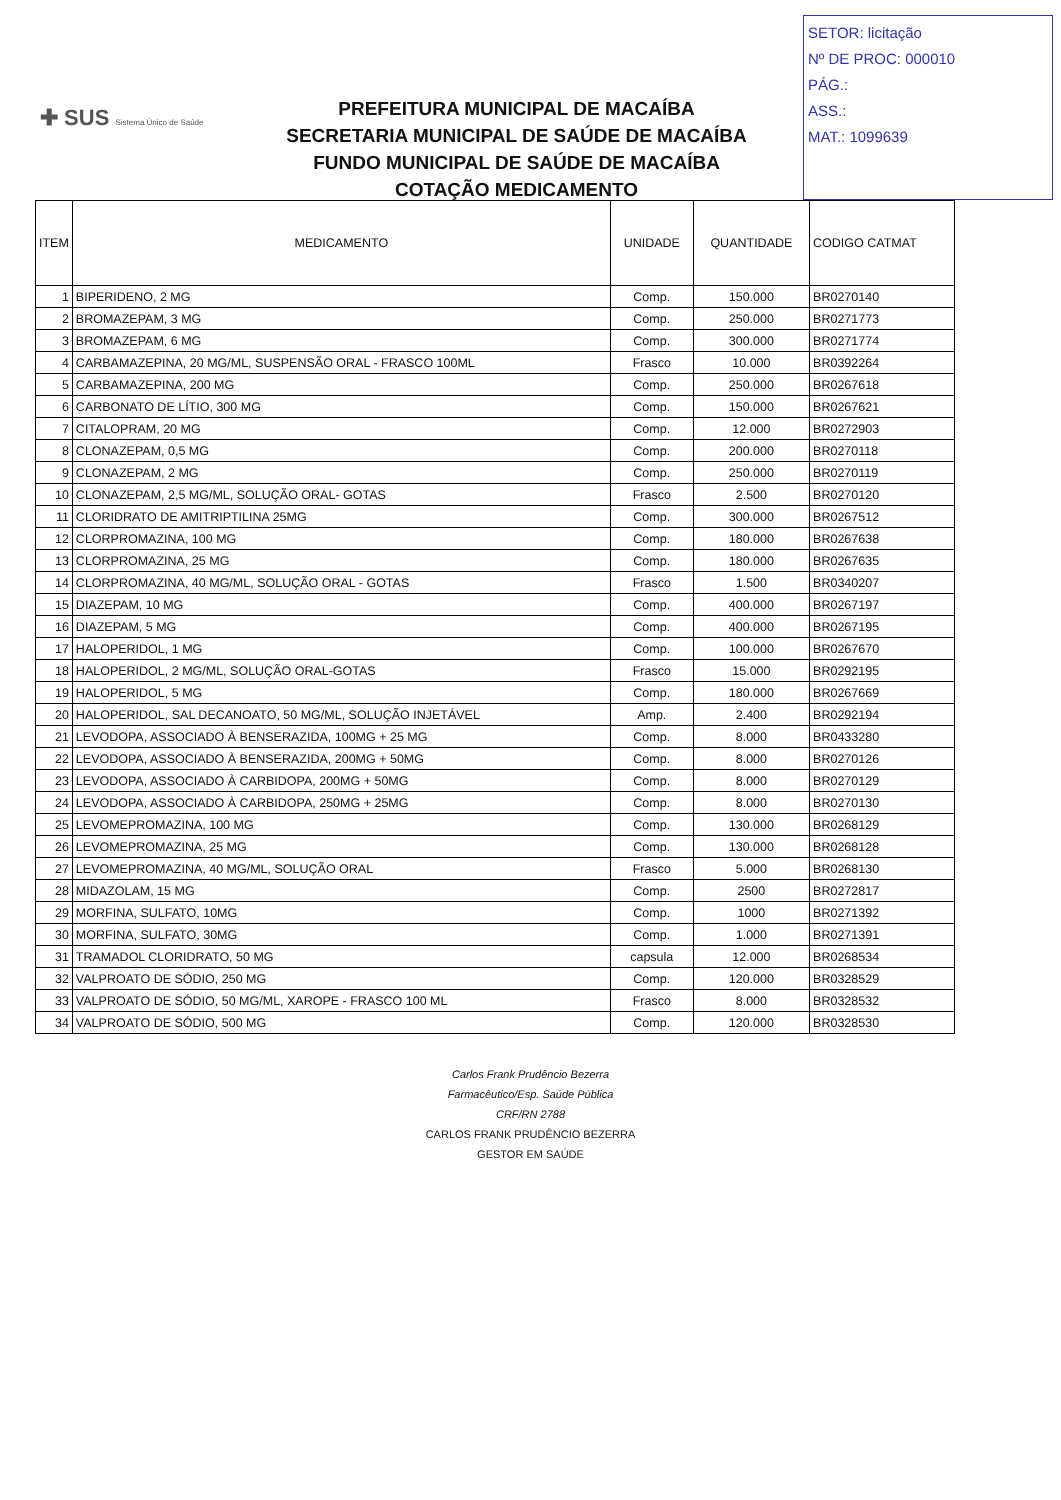✚ SUS Sistema Único de Saúde
PREFEITURA MUNICIPAL DE MACAÍBA
SECRETARIA MUNICIPAL DE SAÚDE DE MACAÍBA
FUNDO MUNICIPAL DE SAÚDE DE MACAÍBA
COTAÇÃO MEDICAMENTO
SETOR: licitação
Nº DE PROC: 000010
PÁG.:
ASS.:
MAT.: 1099639
| ITEM | MEDICAMENTO | UNIDADE | QUANTIDADE | CODIGO CATMAT |
| --- | --- | --- | --- | --- |
| 1 | BIPERIDENO, 2 MG | Comp. | 150.000 | BR0270140 |
| 2 | BROMAZEPAM, 3 MG | Comp. | 250.000 | BR0271773 |
| 3 | BROMAZEPAM, 6 MG | Comp. | 300.000 | BR0271774 |
| 4 | CARBAMAZEPINA, 20 MG/ML, SUSPENSÃO ORAL - FRASCO 100ML | Frasco | 10.000 | BR0392264 |
| 5 | CARBAMAZEPINA, 200 MG | Comp. | 250.000 | BR0267618 |
| 6 | CARBONATO DE LÍTIO, 300 MG | Comp. | 150.000 | BR0267621 |
| 7 | CITALOPRAM, 20 MG | Comp. | 12.000 | BR0272903 |
| 8 | CLONAZEPAM, 0,5 MG | Comp. | 200.000 | BR0270118 |
| 9 | CLONAZEPAM, 2 MG | Comp. | 250.000 | BR0270119 |
| 10 | CLONAZEPAM, 2,5 MG/ML, SOLUÇÃO ORAL- GOTAS | Frasco | 2.500 | BR0270120 |
| 11 | CLORIDRATO DE AMITRIPTILINA 25MG | Comp. | 300.000 | BR0267512 |
| 12 | CLORPROMAZINA, 100 MG | Comp. | 180.000 | BR0267638 |
| 13 | CLORPROMAZINA, 25 MG | Comp. | 180.000 | BR0267635 |
| 14 | CLORPROMAZINA, 40 MG/ML, SOLUÇÃO ORAL - GOTAS | Frasco | 1.500 | BR0340207 |
| 15 | DIAZEPAM, 10 MG | Comp. | 400.000 | BR0267197 |
| 16 | DIAZEPAM, 5 MG | Comp. | 400.000 | BR0267195 |
| 17 | HALOPERIDOL, 1 MG | Comp. | 100.000 | BR0267670 |
| 18 | HALOPERIDOL, 2 MG/ML, SOLUÇÃO ORAL-GOTAS | Frasco | 15.000 | BR0292195 |
| 19 | HALOPERIDOL, 5 MG | Comp. | 180.000 | BR0267669 |
| 20 | HALOPERIDOL, SAL DECANOATO, 50 MG/ML, SOLUÇÃO INJETÁVEL | Amp. | 2.400 | BR0292194 |
| 21 | LEVODOPA, ASSOCIADO À BENSERAZIDA, 100MG + 25 MG | Comp. | 8.000 | BR0433280 |
| 22 | LEVODOPA, ASSOCIADO À BENSERAZIDA, 200MG + 50MG | Comp. | 8.000 | BR0270126 |
| 23 | LEVODOPA, ASSOCIADO À CARBIDOPA, 200MG + 50MG | Comp. | 8.000 | BR0270129 |
| 24 | LEVODOPA, ASSOCIADO À CARBIDOPA, 250MG + 25MG | Comp. | 8.000 | BR0270130 |
| 25 | LEVOMEPROMAZINA, 100 MG | Comp. | 130.000 | BR0268129 |
| 26 | LEVOMEPROMAZINA, 25 MG | Comp. | 130.000 | BR0268128 |
| 27 | LEVOMEPROMAZINA, 40 MG/ML, SOLUÇÃO ORAL | Frasco | 5.000 | BR0268130 |
| 28 | MIDAZOLAM, 15 MG | Comp. | 2500 | BR0272817 |
| 29 | MORFINA, SULFATO, 10MG | Comp. | 1000 | BR0271392 |
| 30 | MORFINA, SULFATO, 30MG | Comp. | 1.000 | BR0271391 |
| 31 | TRAMADOL CLORIDRATO, 50 MG | capsula | 12.000 | BR0268534 |
| 32 | VALPROATO DE SÓDIO, 250 MG | Comp. | 120.000 | BR0328529 |
| 33 | VALPROATO DE SÓDIO, 50 MG/ML, XAROPE - FRASCO 100 ML | Frasco | 8.000 | BR0328532 |
| 34 | VALPROATO DE SÓDIO, 500 MG | Comp. | 120.000 | BR0328530 |
Carlos Frank Prudêncio Bezerra
Farmacêutico/Esp. Saúde Pública
CRF/RN 2788
CARLOS FRANK PRUDÊNCIO BEZERRA
GESTOR EM SAÚDE